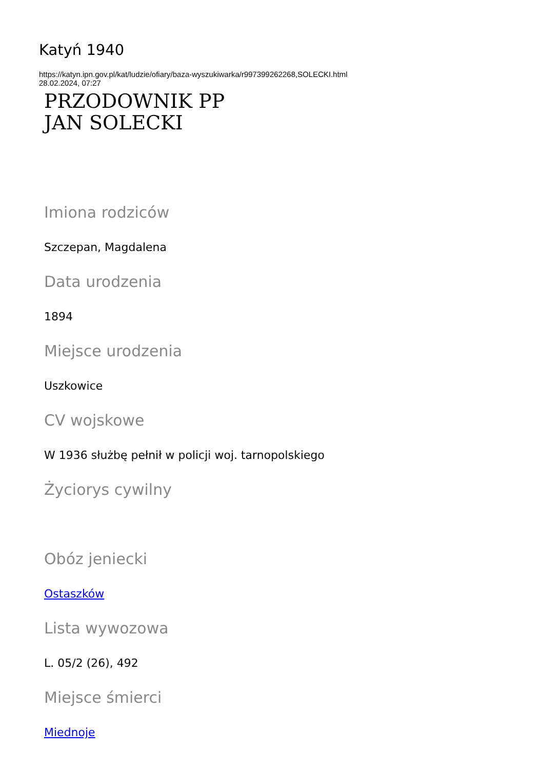Katyń 1940
https://katyn.ipn.gov.pl/kat/ludzie/ofiary/baza-wyszukiwarka/r997399262268,SOLECKI.html
28.02.2024, 07:27
PRZODOWNIK PP
JAN SOLECKI
Imiona rodziców
Szczepan, Magdalena
Data urodzenia
1894
Miejsce urodzenia
Uszkowice
CV wojskowe
W 1936 służbę pełnił w policji woj. tarnopolskiego
Życiorys cywilny
Obóz jeniecki
Ostaszków
Lista wywozowa
L. 05/2 (26), 492
Miejsce śmierci
Miednoje